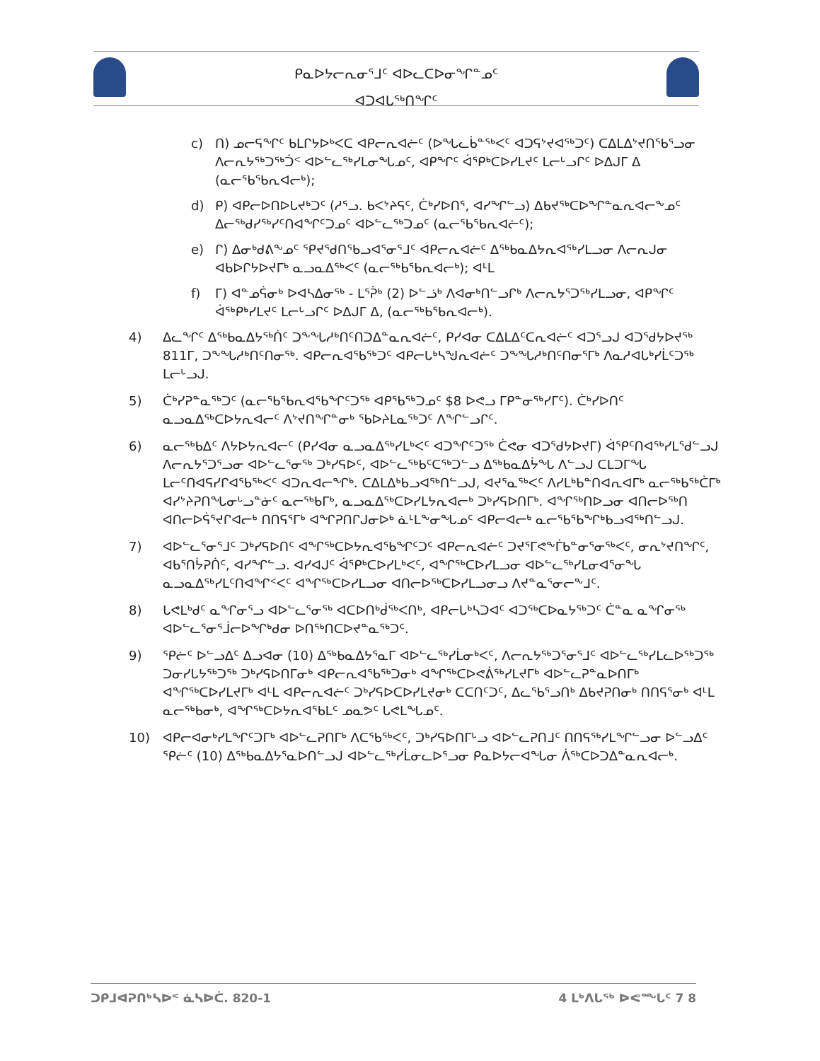ᑭᓇᐅᔭᓕᕆᓂᕐᒧᑦ ᐊᐅᓚᑕᐅᓂᖏᓐᓄᑦ
ᐊᑐᐊᒐᖅᑎᖏᑦ
c) ᑎ) ᓄᓕᕋᖏᑦ ᑲᒪᒋᔭᐅᒃᐸᑕ ᐊᑭᓕᕆᐊᓖᑦ (ᐅᖓᓚᑳᓐᖅᐸᑦ ᐊᑐᕋᔾᔪᐊᖅᑐᑦ) ᑕᐃᒪᐃᔾᔪᑎᖃᕐᓗᓂ ᐱᓕᕆᔭᖅᑐᖅᑑᑉ ᐊᐅᓪᓚᖅᓯᒪᓂᖓᓄᑦ, ᐊᑭᖏᑦ ᐋᕿᒃᑕᐅᓯᒪᔪᑦ ᒪᓕᒡᓗᒋᑦ ᐅᐃᒍᒥ ᐃ (ᓇᓕᕐᑲᕐᑲᕆᐊᓕᒃ);
d) ᑭ) ᐊᑭᓕᐅᑎᐅᒐᔪᒃᑐᑦ (ᓱᕐᓗ. ᑲᐸᔾᔨᕋᑦ, ᑖᒃᓯᐅᑎᕐ, ᐊᓯᖏᓪᓗ) ᐃᑲᔪᖅᑕᐅᖏᓐᓇᕆᐊᓕᖕᓄᑦ ᐃᓕᖅᑯᓯᖅᓯᑦᑎᐊᖏᑦᑐᓄᑦ ᐊᐅᓪᓚᖅᑐᓄᑦ (ᓇᓕᕐᑲᕐᑲᕆᐊᓖᑦ);
e) ᒋ) ᐃᓂᒃᑯᕕᖕᓄᑦ ᕿᔪᕐᑯᑎᕐᑲᓗᐊᕐᓂᕐᒧᑦ ᐊᑭᓕᕆᐊᓖᑦ ᐃᖅᑲᓇᐃᔭᕆᐊᖅᓯᒪᓗᓂ ᐱᓕᕆᒍᓂ ᐊᑲᐅᒋᔭᐅᔪᒥᒃ ᓇᓗᓇᐃᖅᐸᑦ (ᓇᓕᖅᑲᕐᑲᕆᐊᓕᒃ); ᐊᒻᒪ
f) ᒥ) ᐊᓐᓄᕌᓂᒃ ᐅᐊᓴᐃᓂᖅ - ᒪᕐᕉᒃ (2) ᐅᓪᓘᒃ ᐱᐊᓂᒃᑎᓪᓗᒋᒃ ᐱᓕᕆᔭᕐᑐᖅᓯᒪᓗᓂ, ᐊᑭᖏᑦ ᐋᖅᑭᒃᓯᒪᔪᑦ ᒪᓕᒡᓗᒋᑦ ᐅᐃᒍᒥ ᐃ, (ᓇᓕᖅᑲᕐᑲᕆᐊᓕᒃ).
4) ᐃᓚᖏᑦ ᐃᖅᑲᓇᐃᔭᖅᑏᑦ ᑐᖕᖓᓱᒃᑎᑦᑎᑐᐃᓐᓇᕆᐊᓖᑦ, ᑭᓯᐊᓂ ᑕᐃᒪᐃᑦᑕᕆᐊᓖᑦ ᐊᑐᕐᓗᒍ ᐊᑐᕐᑯᔭᐅᔪᖅ 811ᒥ, ᑐᖕᖓᓱᒃᑎᑦᑎᓂᖅ. ᐊᑭᓕᕆᐊᕐᑲᖅᑐᑦ ᐊᑭᓕᒐᒃᓴᖑᕆᐊᓖᑦ ᑐᖕᖓᓱᒃᑎᑦᑎᓂᕐᒥᒃ ᐱᓇᓱᐊᒐᒃᓯᒫᑦᑐᖅ ᒪᓕᒡᓗᒍ.
5) ᑖᒃᓯᕈᓐᓇᖅᑐᑦ (ᓇᓕᕐᑲᕐᑲᕆᐊᕐᑲᖏᑦᑐᖅ ᐊᑭᕐᑲᖅᑐᓄᑦ $8 ᐅᕙᓗ ᒥᑭᓐᓂᖅᓯᒥᑦ). ᑖᒃᓯᐅᑎᑦ ᓇᓗᓇᐃᖅᑕᐅᔭᕆᐊᓕᑦ ᐱᔾᔪᑎᖏᓐᓂᒃ ᖃᐅᔨᒪᓇᖅᑐᑦ ᐱᖏᓪᓗᒋᑦ.
6) ᓇᓕᖅᑲᐃᑦ ᐱᔭᐅᔭᕆᐊᓕᑦ (ᑭᓯᐊᓂ ᓇᓗᓇᐃᖅᓯᒪᒃᐸᑦ ᐊᑐᖏᑦᑐᖅ ᑖᕙᓂ ᐊᑐᕐᑯᔭᐅᔪᒥ) ᐋᕐᑭᑦᑎᐊᖅᓯᒪᕐᑯᓪᓗᒍ ᐱᓕᕆᔭᕐᑐᕐᓗᓂ ᐊᐅᓪᓚᕐᓂᖅ ᑐᒃᓯᕋᐅᑦ, ᐊᐅᓪᓚᖅᑲᑦᑕᖅᑐᓪᓗ ᐃᖅᑲᓇᐃᔮᖓ ᐱᓪᓗᒍ ᑕᒪᑐᒥᖓ ᒪᓕᑦᑎᐊᕋᓯᒋᐊᖃᖅᐸᑦ ᐊᑐᕆᐊᓕᖏᒃ. ᑕᐃᒪᐃᒃᑲᓗᐊᖅᑎᓪᓗᒍ, ᐊᔪᕐᓇᖅᐸᑦ ᐱᓯᒪᒃᑲᓐᑎᐊᕆᐊᒥᒃ ᓇᓕᖅᑲᖅᑖᒥᒃ ᐊᓯᔾᔨᕈᑎᖓᓂᒡᓗᓐᓃᑦ ᓇᓕᖅᑲᒥᒃ, ᓇᓗᓇᐃᖅᑕᐅᓯᒪᔭᕆᐊᓕᒃ ᑐᒃᓯᕋᐅᑎᒥᒃ. ᐊᖏᖅᑎᐅᓗᓂ ᐊᑎᓕᐅᖅᑎ ᐊᑎᓕᐅᕌᕐᔪᒋᐊᓕᒃ ᑎᑎᕋᕐᒥᒃ ᐊᖏᕈᑎᒋᒍᓂᐅᒃ ᓈᒻᒪᖕᓂᖓᓄᑦ ᐊᑭᓕᐊᓕᒃ ᓇᓕᕐᑲᕐᑲᖏᒃᑲᓗᐊᖅᑎᓪᓗᒍ.
7) ᐊᐅᓪᓚᕐᓂᕐᒧᑦ ᑐᒃᓯᕋᐅᑎᑦ ᐊᖏᖅᑕᐅᔭᕆᐊᕐᑲᖏᑦᑐᑦ ᐊᑭᓕᕆᐊᓖᑦ ᑐᔪᕐᒥᕙᖕᒦᑲᓐᓂᕐᓂᖅᐸᑦ, ᓂᕆᔾᔪᑎᖏᑦ, ᐊᑲᕐᑎᔮᕈᑏᑦ, ᐊᓯᖏᓪᓗ. ᐊᓯᐊᒍᑦ ᐋᕐᑭᒃᑕᐅᓯᒪᒃᐸᑦ, ᐊᖏᖅᑕᐅᓯᒪᓗᓂ ᐊᐅᓪᓚᖅᓯᒪᓂᐊᕐᓂᖓ ᓇᓗᓇᐃᖅᓯᒪᑦᑎᐊᖏᑉᐸᑦ ᐊᖏᖅᑕᐅᓯᒪᓗᓂ ᐊᑎᓕᐅᖅᑕᐅᓯᒪᓗᓂᓗ ᐱᔪᓐᓇᕐᓂᓕᖕᒧᑦ.
8) ᒐᕙᒪᒃᑯᑦ ᓇᖏᓂᕐᓗ ᐊᐅᓪᓚᕐᓂᖅ ᐊᑕᐅᑎᒃᑰᖅᐸᑎᒃ, ᐊᑭᓕᒐᒃᓴᑐᐊᑦ ᐊᑐᖅᑕᐅᓇᔭᖅᑐᑦ ᑖᓐᓇ ᓇᖏᓂᖅ ᐊᐅᓪᓚᕐᓂᕐᒨᓕᐅᖏᒃᑯᓂ ᐅᑎᖅᑎᑕᐅᔪᓐᓇᖅᑐᑦ.
9) ᕿᓖᑦ ᐅᓪᓗᐃᑦ ᐃᓗᐊᓂ (10) ᐃᖅᑲᓇᐃᔭᕐᓇᒥ ᐊᐅᓪᓚᖅᓯᒫᓂᒃᐸᑦ, ᐱᓕᕆᔭᖅᑐᕐᓂᕐᒧᑦ ᐊᐅᓪᓚᖅᓯᒪᓚᐅᖅᑐᖅ ᑐᓂᓯᒐᔭᖅᑐᖅ ᑐᒃᓯᕋᐅᑎᒥᓂᒃ ᐊᑭᓕᕆᐊᕐᑲᖅᑐᓂᒃ ᐊᖏᖅᑕᐅᕙᕖᖅᓯᒪᔪᒥᒃ ᐊᐅᓪᓚᕈᓐᓇᐅᑎᒥᒃ ᐊᖏᖅᑕᐅᓯᒪᔪᒥᒃ ᐊᒻᒪ ᐊᑭᓕᕆᐊᓖᑦ ᑐᒃᓯᕋᐅᑕᐅᓯᒪᔪᓂᒃ ᑕᑕᑎᑦᑐᑦ, ᐃᓚᕐᑲᕐᓗᑎᒃ ᐃᑲᔪᕈᑎᓂᒃ ᑎᑎᕋᕐᓂᒃ ᐊᒻᒪ ᓇᓕᖅᑲᓂᒃ, ᐊᖏᖅᑕᐅᔭᕆᐊᕐᑲᒪᑦ ᓄᓇᕗᑦ ᒐᕙᒪᖓᓄᑦ.
10) ᐊᑭᓕᐊᓂᒃᓯᒪᖏᑦᑐᒥᒃ ᐊᐅᓪᓚᕈᑎᒥᒃ ᐱᑕᕐᑲᖅᐸᑦ, ᑐᒃᓯᕋᐅᑎᒥᒡᓗ ᐊᐅᓪᓚᕈᑎᒧᑦ ᑎᑎᕋᖅᓯᒪᖏᓪᓗᓂ ᐅᓪᓗᐃᑦ ᕿᓖᑦ (10) ᐃᖅᑲᓇᐃᔭᕐᓇᐅᑎᓪᓗᒍ ᐊᐅᓪᓚᖅᓯᒫᓂᓚᐅᕐᓗᓂ ᑭᓇᐅᔭᓕᐊᖓᓂ ᐲᖅᑕᐅᑐᐃᓐᓇᕆᐊᓕᒃ.
ᑐᑭᒧᐊᕈᑎᒃᓴᐅᑉ ᓈᓴᐅᑖ. 820-1 4 ᒪᒃᐱᒐᖅ ᐅᕙᙵᑦ 7 8